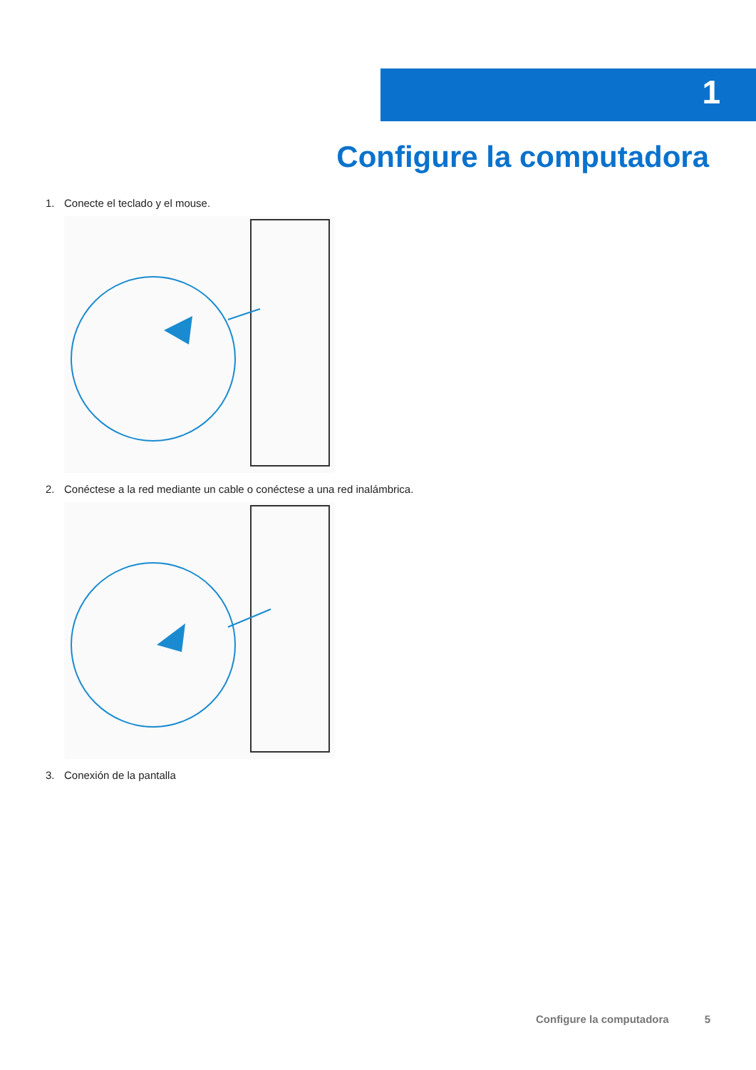1
Configure la computadora
1. Conecte el teclado y el mouse.
2. Conéctese a la red mediante un cable o conéctese a una red inalámbrica.
3. Conexión de la pantalla
Configure la computadora 5